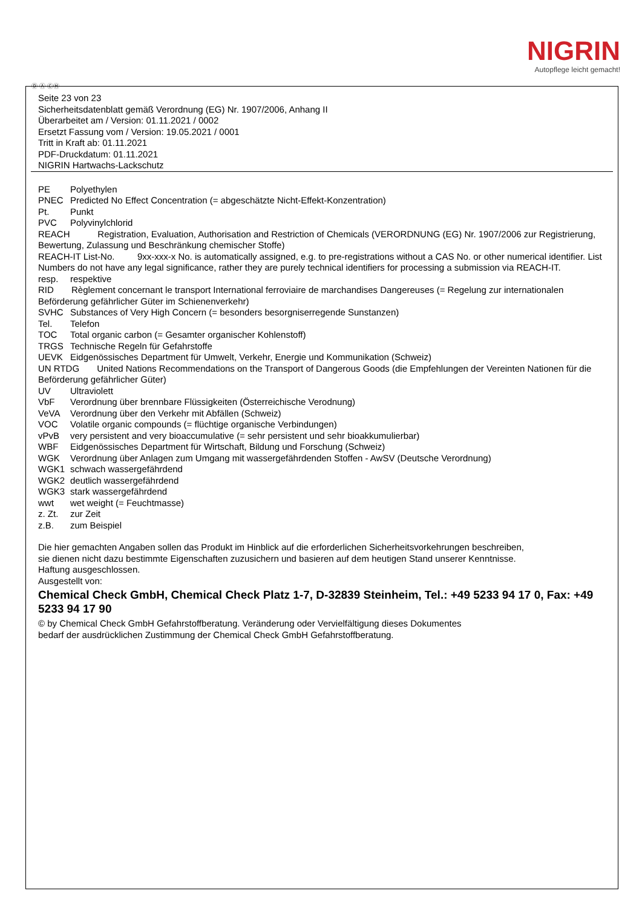NIGRIN
Autopflege leicht gemacht!
Ⓓ Ⓐ ⒸⒽ
Seite 23 von 23
Sicherheitsdatenblatt gemäß Verordnung (EG) Nr. 1907/2006, Anhang II
Überarbeitet am / Version: 01.11.2021 / 0002
Ersetzt Fassung vom / Version: 19.05.2021 / 0001
Tritt in Kraft ab: 01.11.2021
PDF-Druckdatum: 01.11.2021
NIGRIN Hartwachs-Lackschutz
PE Polyethylen
PNEC Predicted No Effect Concentration (= abgeschätzte Nicht-Effekt-Konzentration)
Pt. Punkt
PVC Polyvinylchlorid
REACH Registration, Evaluation, Authorisation and Restriction of Chemicals (VERORDNUNG (EG) Nr. 1907/2006 zur Registrierung, Bewertung, Zulassung und Beschränkung chemischer Stoffe)
REACH-IT List-No. 9xx-xxx-x No. is automatically assigned, e.g. to pre-registrations without a CAS No. or other numerical identifier. List Numbers do not have any legal significance, rather they are purely technical identifiers for processing a submission via REACH-IT.
resp. respektive
RID Règlement concernant le transport International ferroviaire de marchandises Dangereuses (= Regelung zur internationalen Beförderung gefährlicher Güter im Schienenverkehr)
SVHC Substances of Very High Concern (= besonders besorgniserregende Sunstanzen)
Tel. Telefon
TOC Total organic carbon (= Gesamter organischer Kohlenstoff)
TRGS Technische Regeln für Gefahrstoffe
UEVK Eidgenössisches Department für Umwelt, Verkehr, Energie und Kommunikation (Schweiz)
UN RTDG United Nations Recommendations on the Transport of Dangerous Goods (die Empfehlungen der Vereinten Nationen für die Beförderung gefährlicher Güter)
UV Ultraviolett
VbF Verordnung über brennbare Flüssigkeiten (Österreichische Verodnung)
VeVA Verordnung über den Verkehr mit Abfällen (Schweiz)
VOC Volatile organic compounds (= flüchtige organische Verbindungen)
vPvB very persistent and very bioaccumulative (= sehr persistent und sehr bioakkumulierbar)
WBF Eidgenössisches Department für Wirtschaft, Bildung und Forschung (Schweiz)
WGK Verordnung über Anlagen zum Umgang mit wassergefährdenden Stoffen - AwSV (Deutsche Verordnung)
WGK1 schwach wassergefährdend
WGK2 deutlich wassergefährdend
WGK3 stark wassergefährdend
wwt wet weight (= Feuchtmasse)
z. Zt. zur Zeit
z.B. zum Beispiel
Die hier gemachten Angaben sollen das Produkt im Hinblick auf die erforderlichen Sicherheitsvorkehrungen beschreiben,
sie dienen nicht dazu bestimmte Eigenschaften zuzusichern und basieren auf dem heutigen Stand unserer Kenntnisse.
Haftung ausgeschlossen.
Ausgestellt von:
Chemical Check GmbH, Chemical Check Platz 1-7, D-32839 Steinheim, Tel.: +49 5233 94 17 0, Fax: +49 5233 94 17 90
© by Chemical Check GmbH Gefahrstoffberatung. Veränderung oder Vervielfältigung dieses Dokumentes
bedarf der ausdrücklichen Zustimmung der Chemical Check GmbH Gefahrstoffberatung.